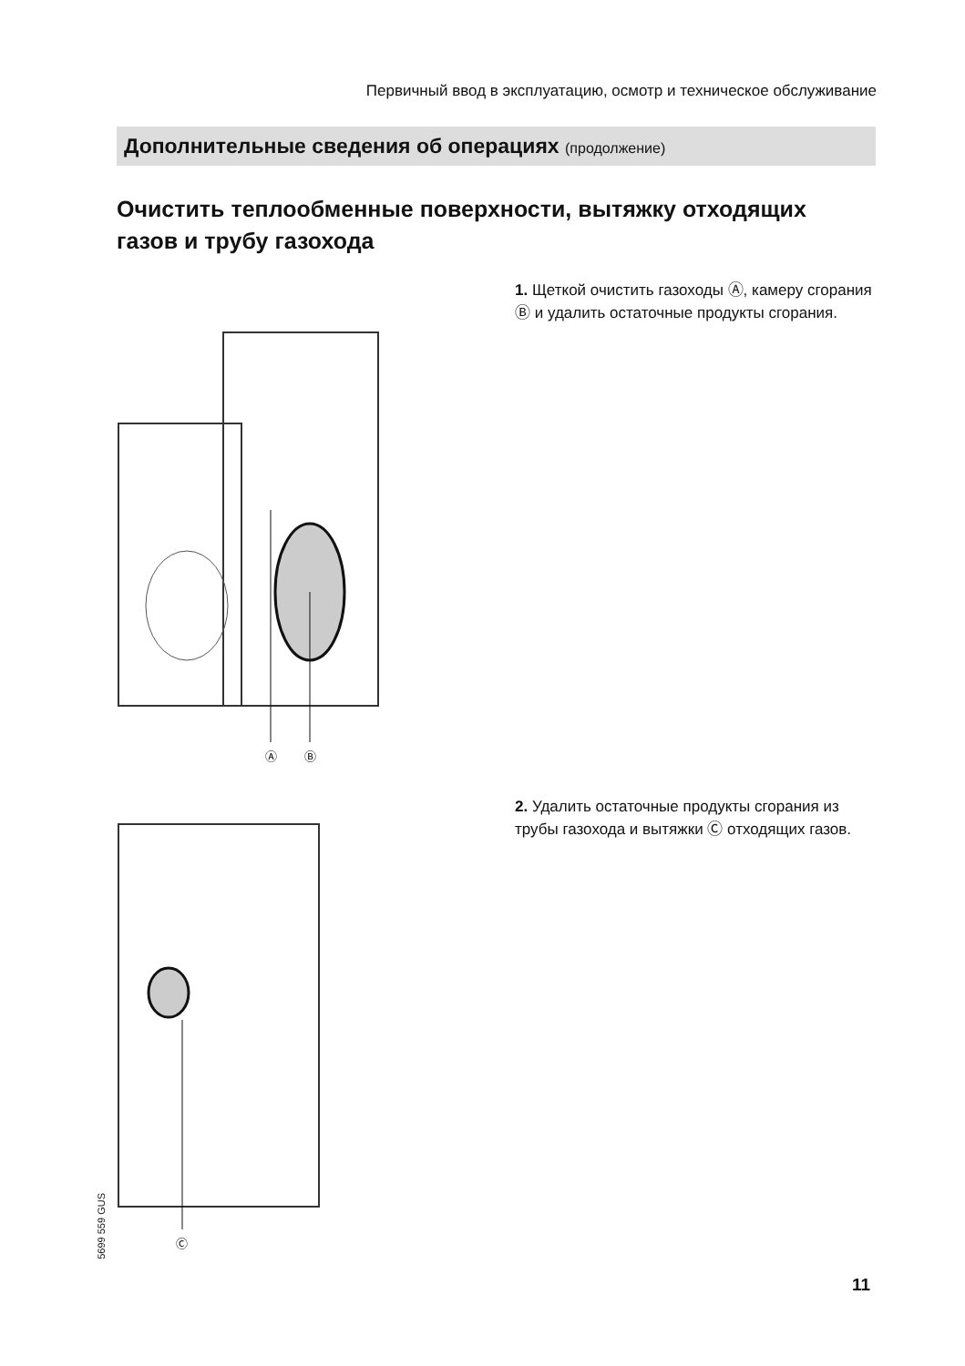Первичный ввод в эксплуатацию, осмотр и техническое обслуживание
Дополнительные сведения об операциях (продолжение)
Очистить теплообменные поверхности, вытяжку отходящих газов и трубу газохода
1. Щеткой очистить газоходы Ⓐ, камеру сгорания Ⓑ и удалить остаточные продукты сгорания.
Ⓐ
Ⓑ
2. Удалить остаточные продукты сгорания из трубы газохода и вытяжки Ⓒ отходящих газов.
Ⓒ
5699 559 GUS
11